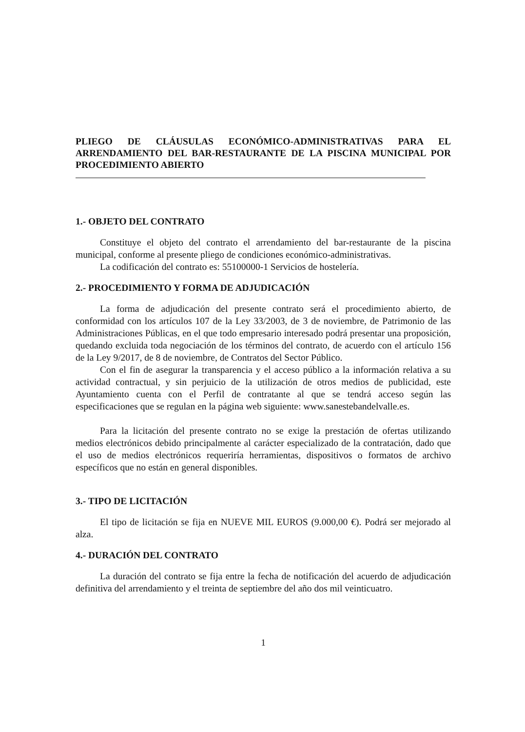PLIEGO DE CLÁUSULAS ECONÓMICO-ADMINISTRATIVAS PARA EL ARRENDAMIENTO DEL BAR-RESTAURANTE DE LA PISCINA MUNICIPAL POR PROCEDIMIENTO ABIERTO
1.- OBJETO DEL CONTRATO
Constituye el objeto del contrato el arrendamiento del bar-restaurante de la piscina municipal, conforme al presente pliego de condiciones económico-administrativas.
La codificación del contrato es: 55100000-1 Servicios de hostelería.
2.- PROCEDIMIENTO Y FORMA DE ADJUDICACIÓN
La forma de adjudicación del presente contrato será el procedimiento abierto, de conformidad con los artículos 107 de la Ley 33/2003, de 3 de noviembre, de Patrimonio de las Administraciones Públicas, en el que todo empresario interesado podrá presentar una proposición, quedando excluida toda negociación de los términos del contrato, de acuerdo con el artículo 156 de la Ley 9/2017, de 8 de noviembre, de Contratos del Sector Público.
Con el fin de asegurar la transparencia y el acceso público a la información relativa a su actividad contractual, y sin perjuicio de la utilización de otros medios de publicidad, este Ayuntamiento cuenta con el Perfil de contratante al que se tendrá acceso según las especificaciones que se regulan en la página web siguiente: www.sanestebandelvalle.es.
Para la licitación del presente contrato no se exige la prestación de ofertas utilizando medios electrónicos debido principalmente al carácter especializado de la contratación, dado que el uso de medios electrónicos requeriría herramientas, dispositivos o formatos de archivo específicos que no están en general disponibles.
3.- TIPO DE LICITACIÓN
El tipo de licitación se fija en NUEVE MIL EUROS (9.000,00 €). Podrá ser mejorado al alza.
4.- DURACIÓN DEL CONTRATO
La duración del contrato se fija entre la fecha de notificación del acuerdo de adjudicación definitiva del arrendamiento y el treinta de septiembre del año dos mil veinticuatro.
1